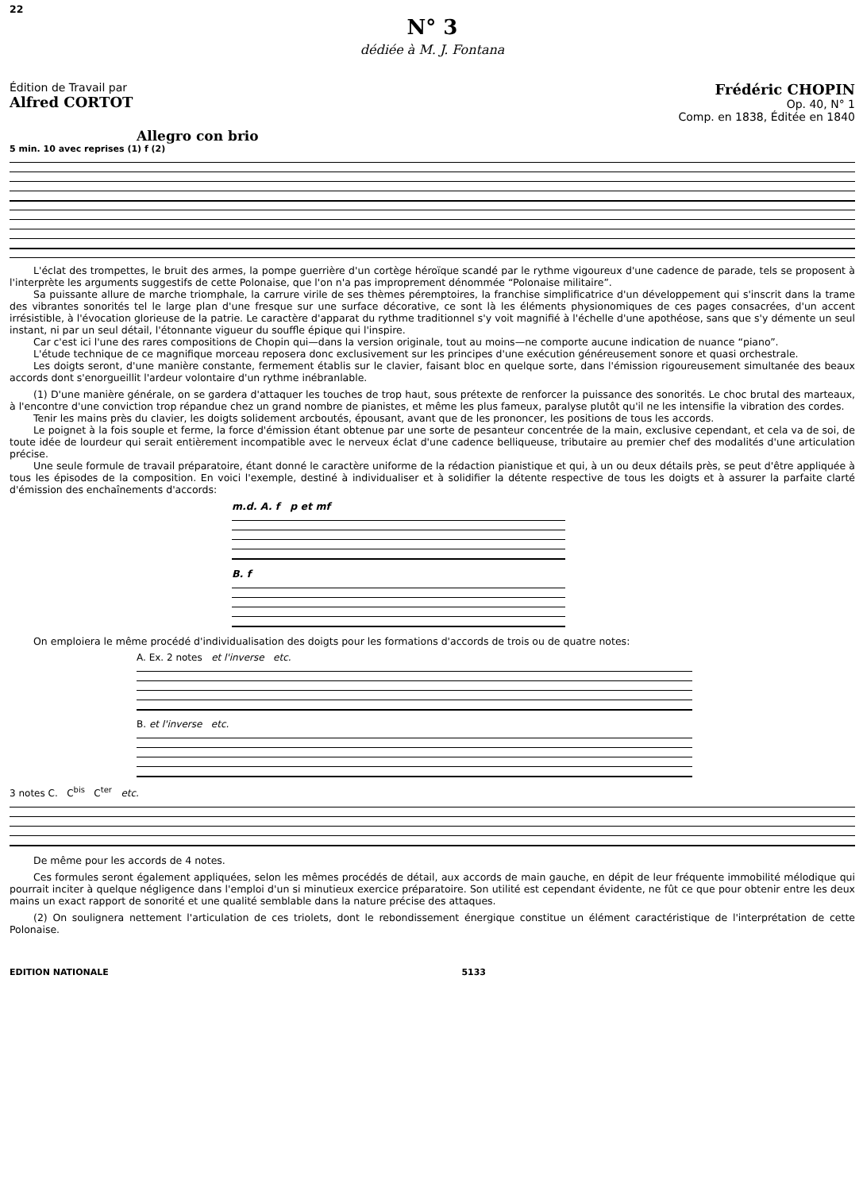22
N° 3
dédiée à M. J. Fontana
Édition de Travail par
Alfred CORTOT
Frédéric CHOPIN
Op. 40, N° 1
Comp. en 1838, Éditée en 1840
Allegro con brio
5 min. 10 avec reprises (1) f (2)
L'éclat des trompettes, le bruit des armes, la pompe guerrière d'un cortège héroïque scandé par le rythme vigoureux d'une cadence de parade, tels se proposent à l'interprète les arguments suggestifs de cette Polonaise, que l'on n'a pas improprement dénommée “Polonaise militaire”.
Sa puissante allure de marche triomphale, la carrure virile de ses thèmes péremptoires, la franchise simplificatrice d'un développement qui s'inscrit dans la trame des vibrantes sonorités tel le large plan d'une fresque sur une surface décorative, ce sont là les éléments physionomiques de ces pages consacrées, d'un accent irrésistible, à l'évocation glorieuse de la patrie. Le caractère d'apparat du rythme traditionnel s'y voit magnifié à l'échelle d'une apothéose, sans que s'y démente un seul instant, ni par un seul détail, l'étonnante vigueur du souffle épique qui l'inspire.
Car c'est ici l'une des rares compositions de Chopin qui—dans la version originale, tout au moins—ne comporte aucune indication de nuance “piano”.
L'étude technique de ce magnifique morceau reposera donc exclusivement sur les principes d'une exécution généreusement sonore et quasi orchestrale.
Les doigts seront, d'une manière constante, fermement établis sur le clavier, faisant bloc en quelque sorte, dans l'émission rigoureusement simultanée des beaux accords dont s'enorgueillit l'ardeur volontaire d'un rythme inébranlable.
(1) D'une manière générale, on se gardera d'attaquer les touches de trop haut, sous prétexte de renforcer la puissance des sonorités. Le choc brutal des marteaux, à l'encontre d'une conviction trop répandue chez un grand nombre de pianistes, et même les plus fameux, paralyse plutôt qu'il ne les intensifie la vibration des cordes.
Tenir les mains près du clavier, les doigts solidement arcboutés, épousant, avant que de les prononcer, les positions de tous les accords.
Le poignet à la fois souple et ferme, la force d'émission étant obtenue par une sorte de pesanteur concentrée de la main, exclusive cependant, et cela va de soi, de toute idée de lourdeur qui serait entièrement incompatible avec le nerveux éclat d'une cadence belliqueuse, tributaire au premier chef des modalités d'une articulation précise.
Une seule formule de travail préparatoire, étant donné le caractère uniforme de la rédaction pianistique et qui, à un ou deux détails près, se peut d'être appliquée à tous les épisodes de la composition. En voici l'exemple, destiné à individualiser et à solidifier la détente respective de tous les doigts et à assurer la parfaite clarté d'émission des enchaînements d'accords:
m.d. A. f p et mf
B. f
On emploiera le même procédé d'individualisation des doigts pour les formations d'accords de trois ou de quatre notes:
A. Ex. 2 notes et l'inverse etc.
B. et l'inverse etc.
3 notes C. C<sup>bis</sup> C<sup>ter</sup> etc.
De même pour les accords de 4 notes.
Ces formules seront également appliquées, selon les mêmes procédés de détail, aux accords de main gauche, en dépit de leur fréquente immobilité mélodique qui pourrait inciter à quelque négligence dans l'emploi d'un si minutieux exercice préparatoire. Son utilité est cependant évidente, ne fût ce que pour obtenir entre les deux mains un exact rapport de sonorité et une qualité semblable dans la nature précise des attaques.
(2) On soulignera nettement l'articulation de ces triolets, dont le rebondissement énergique constitue un élément caractéristique de l'interprétation de cette Polonaise.
EDITION NATIONALE 5133